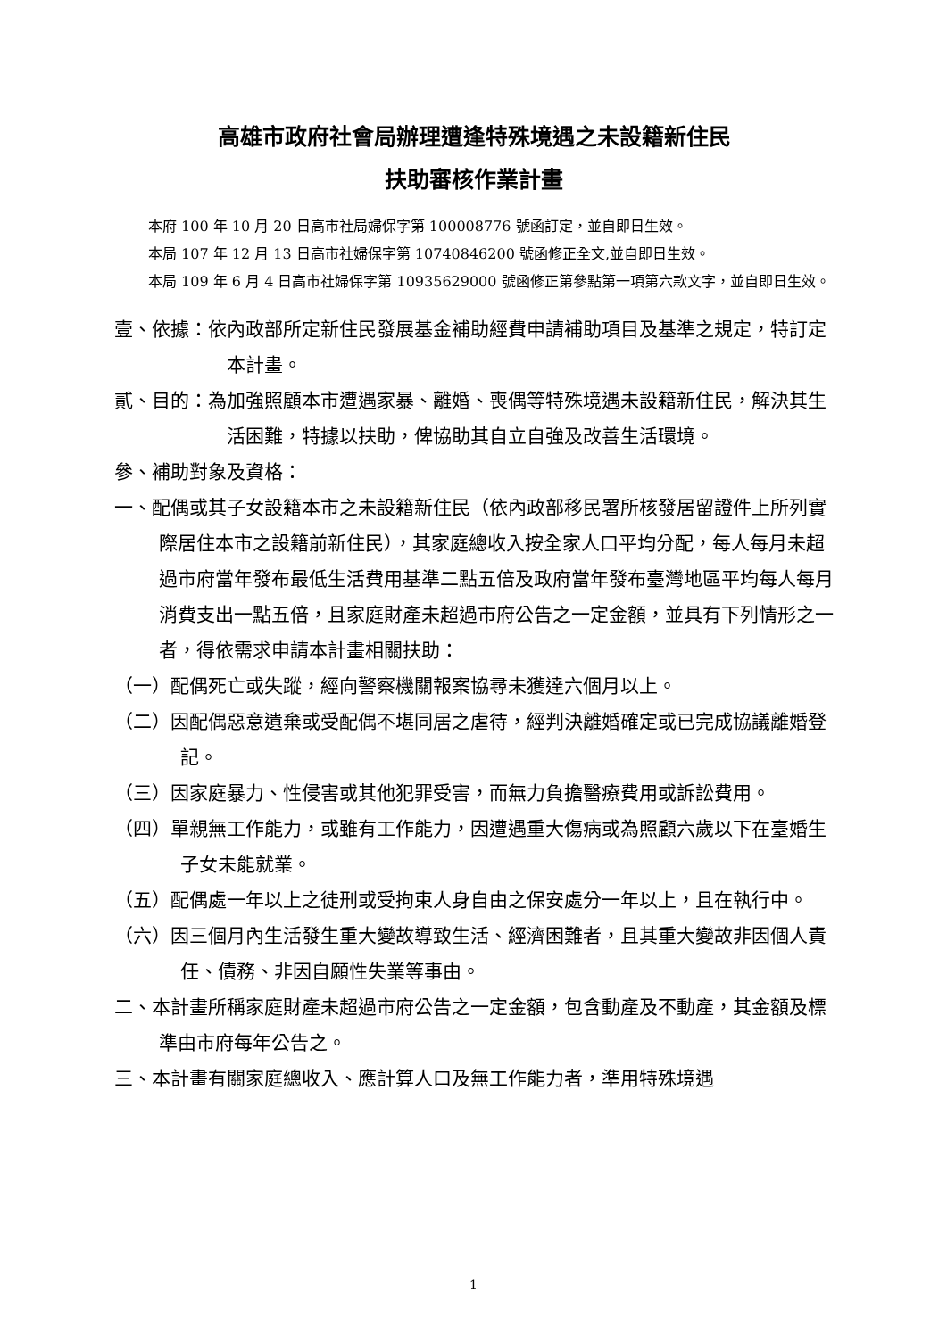高雄市政府社會局辦理遭逢特殊境遇之未設籍新住民
扶助審核作業計畫
本府 100 年 10 月 20 日高市社局婦保字第 100008776 號函訂定，並自即日生效。
本局 107 年 12 月 13 日高市社婦保字第 10740846200 號函修正全文,並自即日生效。
本局 109 年 6 月 4 日高市社婦保字第 10935629000 號函修正第參點第一項第六款文字，並自即日生效。
壹、依據：依內政部所定新住民發展基金補助經費申請補助項目及基準之規定，特訂定本計畫。
貳、目的：為加強照顧本市遭遇家暴、離婚、喪偶等特殊境遇未設籍新住民，解決其生活困難，特據以扶助，俾協助其自立自強及改善生活環境。
參、補助對象及資格：
一、配偶或其子女設籍本市之未設籍新住民（依內政部移民署所核發居留證件上所列實際居住本市之設籍前新住民），其家庭總收入按全家人口平均分配，每人每月未超過市府當年發布最低生活費用基準二點五倍及政府當年發布臺灣地區平均每人每月消費支出一點五倍，且家庭財產未超過市府公告之一定金額，並具有下列情形之一者，得依需求申請本計畫相關扶助：
（一）配偶死亡或失蹤，經向警察機關報案協尋未獲達六個月以上。
（二）因配偶惡意遺棄或受配偶不堪同居之虐待，經判決離婚確定或已完成協議離婚登記。
（三）因家庭暴力、性侵害或其他犯罪受害，而無力負擔醫療費用或訴訟費用。
（四）單親無工作能力，或雖有工作能力，因遭遇重大傷病或為照顧六歲以下在臺婚生子女未能就業。
（五）配偶處一年以上之徒刑或受拘束人身自由之保安處分一年以上，且在執行中。
（六）因三個月內生活發生重大變故導致生活、經濟困難者，且其重大變故非因個人責任、債務、非因自願性失業等事由。
二、本計畫所稱家庭財產未超過市府公告之一定金額，包含動產及不動產，其金額及標準由市府每年公告之。
三、本計畫有關家庭總收入、應計算人口及無工作能力者，準用特殊境遇
1